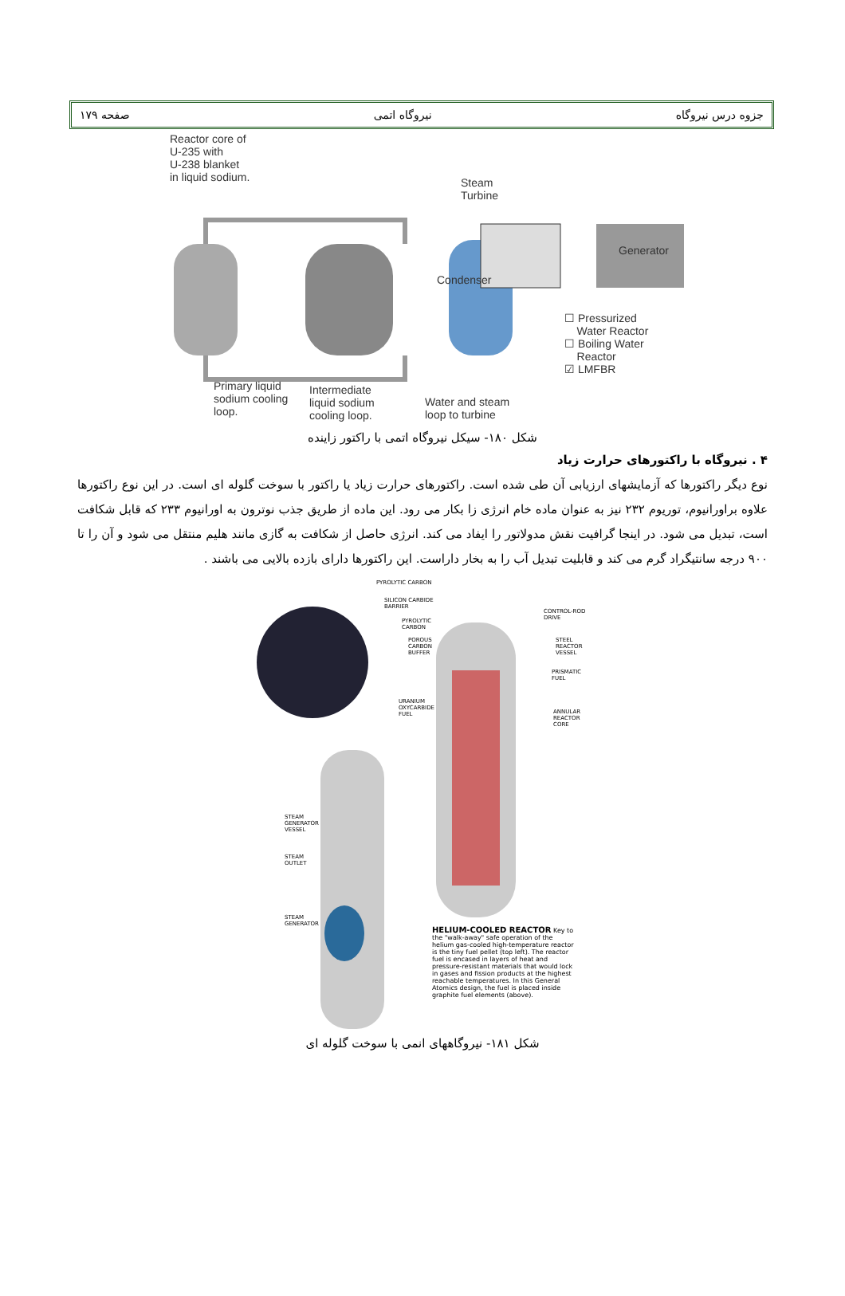جزوه درس نیروگاه نیروگاه اتمی صفحه ۱۷۹
Reactor core of
U-235 with
U-238 blanket
in liquid sodium.
Steam
Turbine
Generator
Condenser
☐ Pressurized
Water Reactor
☐ Boiling Water
Reactor
☑ LMFBR
Primary liquid
sodium cooling
loop.
Intermediate
liquid sodium
cooling loop.
Water and steam
loop to turbine
شکل ۱۸۰- سیکل نیروگاه اتمی با راکتور زاینده
۴ . نیروگاه با راکتورهای حرارت زیاد
نوع دیگر راکتورها که آزمایشهای ارزیابی آن طی شده است. راکتورهای حرارت زیاد یا راکتور با سوخت گلوله ای است. در این نوع راکتورها علاوه براورانیوم، توریوم ۲۳۲ نیز به عنوان ماده خام انرژی زا بکار می رود. این ماده از طریق جذب نوترون به اورانیوم ۲۳۳ که قابل شکافت است، تبدیل می شود. در اینجا گرافیت نقش مدولاتور را ایفاد می کند. انرژی حاصل از شکافت به گازی مانند هلیم منتقل می شود و آن را تا ۹۰۰ درجه سانتیگراد گرم می کند و قابلیت تبدیل آب را به بخار داراست. این راکتورها دارای بازده بالایی می باشند .
PYROLYTIC CARBON
SILICON CARBIDE
BARRIER
PYROLYTIC
CARBON
POROUS
CARBON
BUFFER
URANIUM
OXYCARBIDE
FUEL
CONTROL-ROD
DRIVE
STEEL
REACTOR
VESSEL
PRISMATIC
FUEL
ANNULAR
REACTOR
CORE
STEAM
GENERATOR
VESSEL
STEAM
OUTLET
STEAM
GENERATOR
HELIUM-COOLED REACTOR Key to the "walk-away" safe operation of the helium gas-cooled high-temperature reactor is the tiny fuel pellet (top left). The reactor fuel is encased in layers of heat and pressure-resistant materials that would lock in gases and fission products at the highest reachable temperatures. In this General Atomics design, the fuel is placed inside graphite fuel elements (above).
شکل ۱۸۱- نیروگاههای انمی با سوخت گلوله ای